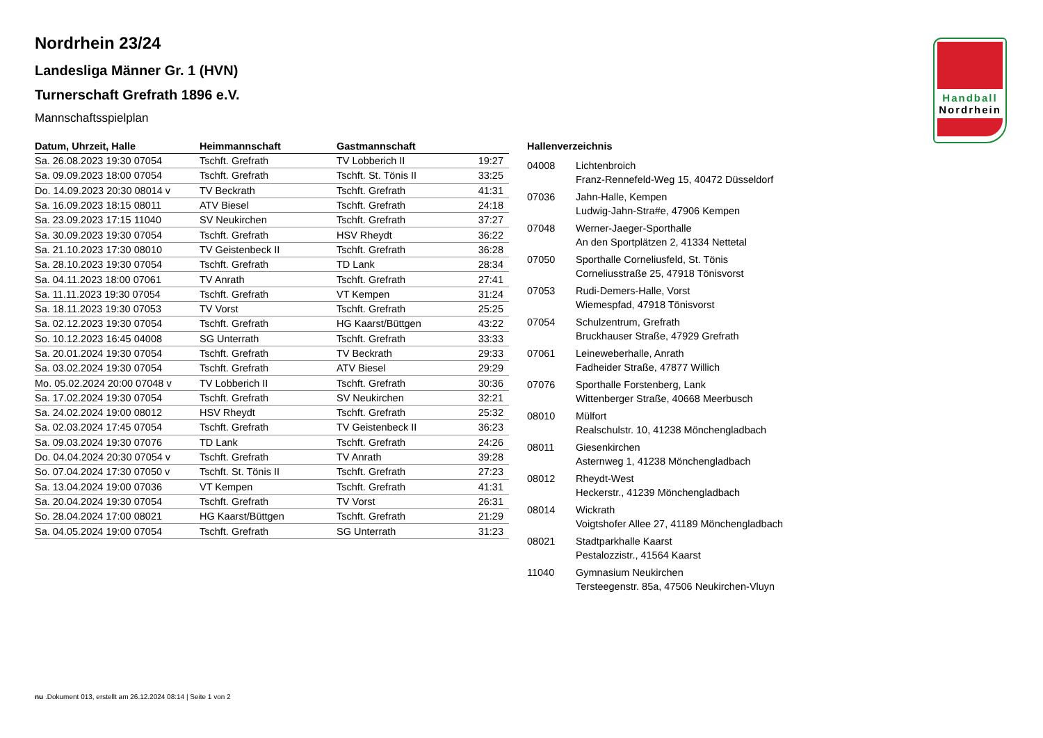Nordrhein 23/24
Landesliga Männer Gr. 1 (HVN)
Turnerschaft Grefrath 1896 e.V.
Mannschaftsspielplan
Handball
Nordrhein
| Datum, Uhrzeit, Halle | Heimmannschaft | Gastmannschaft | |
| --- | --- | --- | --- |
| Sa. 26.08.2023 19:30 07054 | Tschft. Grefrath | TV Lobberich II | 19:27 |
| Sa. 09.09.2023 18:00 07054 | Tschft. Grefrath | Tschft. St. Tönis II | 33:25 |
| Do. 14.09.2023 20:30 08014 v | TV Beckrath | Tschft. Grefrath | 41:31 |
| Sa. 16.09.2023 18:15 08011 | ATV Biesel | Tschft. Grefrath | 24:18 |
| Sa. 23.09.2023 17:15 11040 | SV Neukirchen | Tschft. Grefrath | 37:27 |
| Sa. 30.09.2023 19:30 07054 | Tschft. Grefrath | HSV Rheydt | 36:22 |
| Sa. 21.10.2023 17:30 08010 | TV Geistenbeck II | Tschft. Grefrath | 36:28 |
| Sa. 28.10.2023 19:30 07054 | Tschft. Grefrath | TD Lank | 28:34 |
| Sa. 04.11.2023 18:00 07061 | TV Anrath | Tschft. Grefrath | 27:41 |
| Sa. 11.11.2023 19:30 07054 | Tschft. Grefrath | VT Kempen | 31:24 |
| Sa. 18.11.2023 19:30 07053 | TV Vorst | Tschft. Grefrath | 25:25 |
| Sa. 02.12.2023 19:30 07054 | Tschft. Grefrath | HG Kaarst/Büttgen | 43:22 |
| So. 10.12.2023 16:45 04008 | SG Unterrath | Tschft. Grefrath | 33:33 |
| Sa. 20.01.2024 19:30 07054 | Tschft. Grefrath | TV Beckrath | 29:33 |
| Sa. 03.02.2024 19:30 07054 | Tschft. Grefrath | ATV Biesel | 29:29 |
| Mo. 05.02.2024 20:00 07048 v | TV Lobberich II | Tschft. Grefrath | 30:36 |
| Sa. 17.02.2024 19:30 07054 | Tschft. Grefrath | SV Neukirchen | 32:21 |
| Sa. 24.02.2024 19:00 08012 | HSV Rheydt | Tschft. Grefrath | 25:32 |
| Sa. 02.03.2024 17:45 07054 | Tschft. Grefrath | TV Geistenbeck II | 36:23 |
| Sa. 09.03.2024 19:30 07076 | TD Lank | Tschft. Grefrath | 24:26 |
| Do. 04.04.2024 20:30 07054 v | Tschft. Grefrath | TV Anrath | 39:28 |
| So. 07.04.2024 17:30 07050 v | Tschft. St. Tönis II | Tschft. Grefrath | 27:23 |
| Sa. 13.04.2024 19:00 07036 | VT Kempen | Tschft. Grefrath | 41:31 |
| Sa. 20.04.2024 19:30 07054 | Tschft. Grefrath | TV Vorst | 26:31 |
| So. 28.04.2024 17:00 08021 | HG Kaarst/Büttgen | Tschft. Grefrath | 21:29 |
| Sa. 04.05.2024 19:00 07054 | Tschft. Grefrath | SG Unterrath | 31:23 |
Hallenverzeichnis
04008 Lichtenbroich
Franz-Rennefeld-Weg 15, 40472 Düsseldorf
07036 Jahn-Halle, Kempen
Ludwig-Jahn-Stra#e, 47906 Kempen
07048 Werner-Jaeger-Sporthalle
An den Sportplätzen 2, 41334 Nettetal
07050 Sporthalle Corneliusfeld, St. Tönis
Corneliusstraße 25, 47918 Tönisvorst
07053 Rudi-Demers-Halle, Vorst
Wiemespfad, 47918 Tönisvorst
07054 Schulzentrum, Grefrath
Bruckhauser Straße, 47929 Grefrath
07061 Leineweberhalle, Anrath
Fadheider Straße, 47877 Willich
07076 Sporthalle Forstenberg, Lank
Wittenberger Straße, 40668 Meerbusch
08010 Mülfort
Realschulstr. 10, 41238 Mönchengladbach
08011 Giesenkirchen
Asternweg 1, 41238 Mönchengladbach
08012 Rheydt-West
Heckerstr., 41239 Mönchengladbach
08014 Wickrath
Voigtshofer Allee 27, 41189 Mönchengladbach
08021 Stadtparkhalle Kaarst
Pestalozzistr., 41564 Kaarst
11040 Gymnasium Neukirchen
Tersteegenstr. 85a, 47506 Neukirchen-Vluyn
nu .Dokument 013, erstellt am 26.12.2024 08:14 | Seite 1 von 2